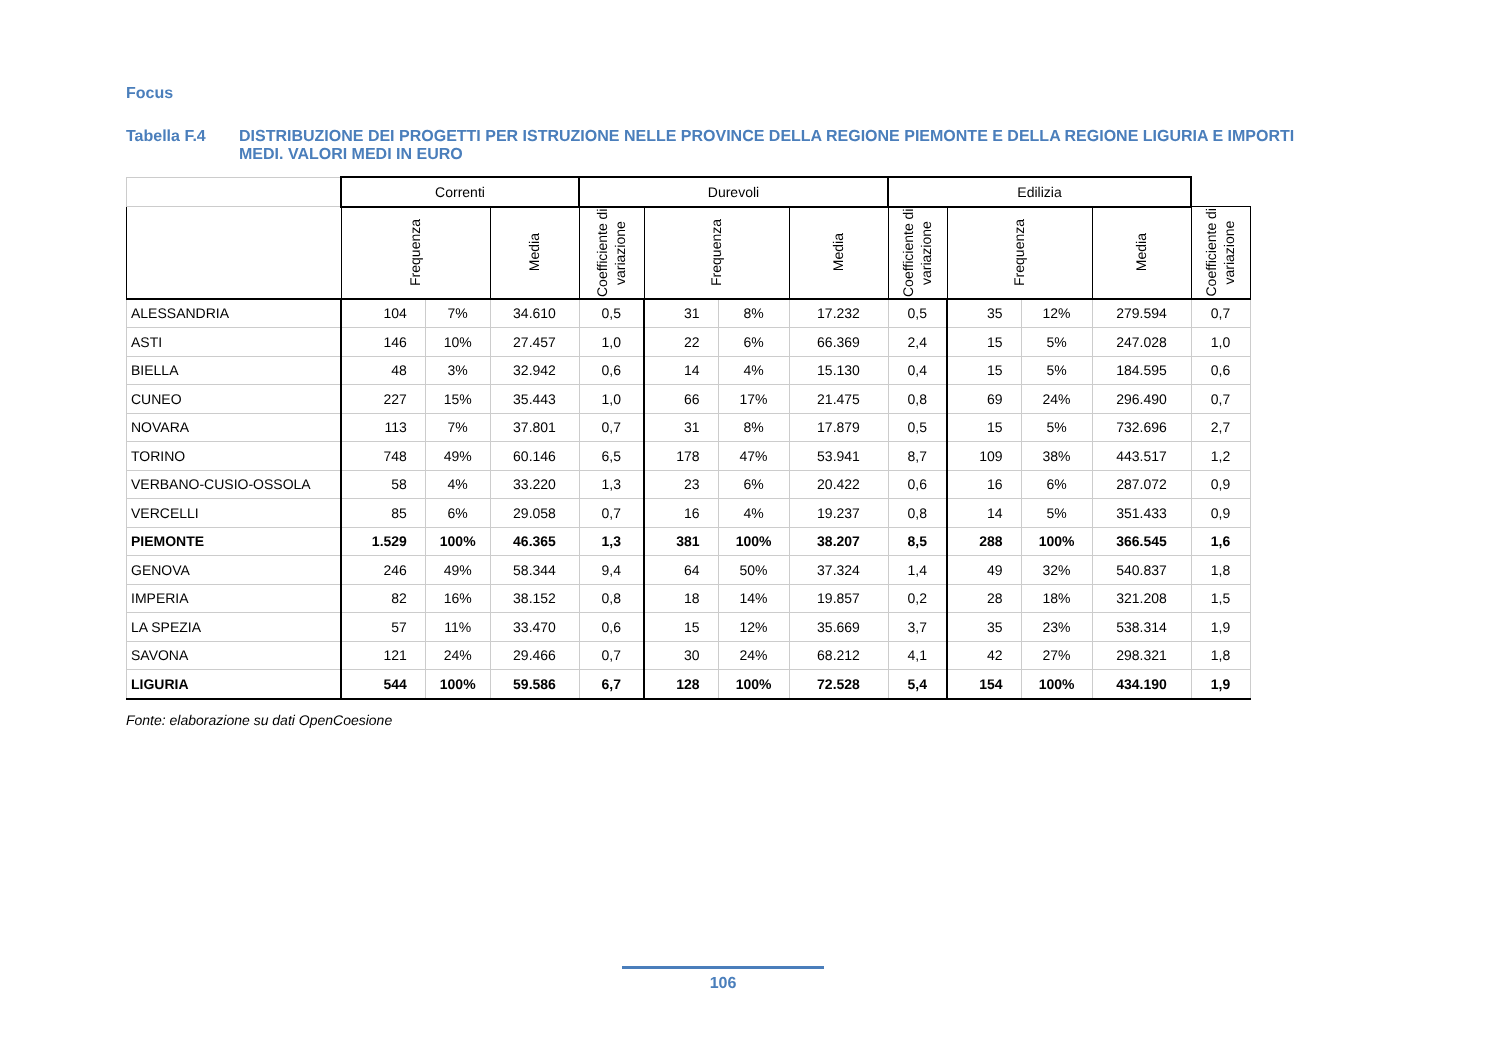Focus
Tabella F.4 DISTRIBUZIONE DEI PROGETTI PER ISTRUZIONE NELLE PROVINCE DELLA REGIONE PIEMONTE E DELLA REGIONE LIGURIA E IMPORTI MEDI. VALORI MEDI IN EURO
| | Correnti | | | Durevoli | | | | Edilizia | | | | |
| --- | --- | --- | --- | --- | --- | --- | --- | --- | --- | --- | --- | --- |
| | Frequenza | | Media | Coefficiente di variazione | Frequenza | | Media | Coefficiente di variazione | Frequenza | | Media | Coefficiente di variazione |
| ALESSANDRIA | 104 | 7% | 34.610 | 0,5 | 31 | 8% | 17.232 | 0,5 | 35 | 12% | 279.594 | 0,7 |
| ASTI | 146 | 10% | 27.457 | 1,0 | 22 | 6% | 66.369 | 2,4 | 15 | 5% | 247.028 | 1,0 |
| BIELLA | 48 | 3% | 32.942 | 0,6 | 14 | 4% | 15.130 | 0,4 | 15 | 5% | 184.595 | 0,6 |
| CUNEO | 227 | 15% | 35.443 | 1,0 | 66 | 17% | 21.475 | 0,8 | 69 | 24% | 296.490 | 0,7 |
| NOVARA | 113 | 7% | 37.801 | 0,7 | 31 | 8% | 17.879 | 0,5 | 15 | 5% | 732.696 | 2,7 |
| TORINO | 748 | 49% | 60.146 | 6,5 | 178 | 47% | 53.941 | 8,7 | 109 | 38% | 443.517 | 1,2 |
| VERBANO-CUSIO-OSSOLA | 58 | 4% | 33.220 | 1,3 | 23 | 6% | 20.422 | 0,6 | 16 | 6% | 287.072 | 0,9 |
| VERCELLI | 85 | 6% | 29.058 | 0,7 | 16 | 4% | 19.237 | 0,8 | 14 | 5% | 351.433 | 0,9 |
| PIEMONTE | 1.529 | 100% | 46.365 | 1,3 | 381 | 100% | 38.207 | 8,5 | 288 | 100% | 366.545 | 1,6 |
| GENOVA | 246 | 49% | 58.344 | 9,4 | 64 | 50% | 37.324 | 1,4 | 49 | 32% | 540.837 | 1,8 |
| IMPERIA | 82 | 16% | 38.152 | 0,8 | 18 | 14% | 19.857 | 0,2 | 28 | 18% | 321.208 | 1,5 |
| LA SPEZIA | 57 | 11% | 33.470 | 0,6 | 15 | 12% | 35.669 | 3,7 | 35 | 23% | 538.314 | 1,9 |
| SAVONA | 121 | 24% | 29.466 | 0,7 | 30 | 24% | 68.212 | 4,1 | 42 | 27% | 298.321 | 1,8 |
| LIGURIA | 544 | 100% | 59.586 | 6,7 | 128 | 100% | 72.528 | 5,4 | 154 | 100% | 434.190 | 1,9 |
Fonte: elaborazione su dati OpenCoesione
106